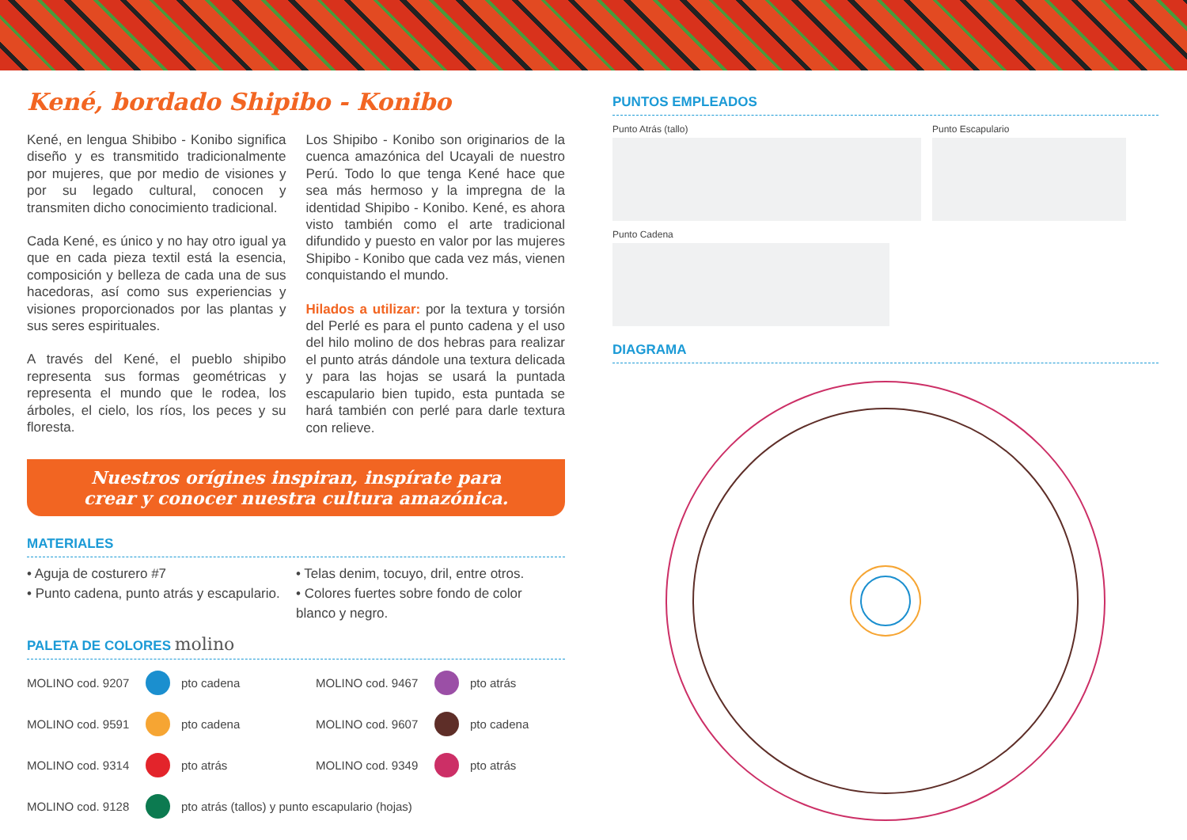Kené, bordado Shipibo - Konibo
Kené, en lengua Shibibo - Konibo significa diseño y es transmitido tradicionalmente por mujeres, que por medio de visiones y por su legado cultural, conocen y transmiten dicho conocimiento tradicional.
Cada Kené, es único y no hay otro igual ya que en cada pieza textil está la esencia, composición y belleza de cada una de sus hacedoras, así como sus experiencias y visiones proporcionados por las plantas y sus seres espirituales.
A través del Kené, el pueblo shipibo representa sus formas geométricas y representa el mundo que le rodea, los árboles, el cielo, los ríos, los peces y su floresta.
Los Shipibo - Konibo son originarios de la cuenca amazónica del Ucayali de nuestro Perú. Todo lo que tenga Kené hace que sea más hermoso y la impregna de la identidad Shipibo - Konibo. Kené, es ahora visto también como el arte tradicional difundido y puesto en valor por las mujeres Shipibo - Konibo que cada vez más, vienen conquistando el mundo.
Hilados a utilizar: por la textura y torsión del Perlé es para el punto cadena y el uso del hilo molino de dos hebras para realizar el punto atrás dándole una textura delicada y para las hojas se usará la puntada escapulario bien tupido, esta puntada se hará también con perlé para darle textura con relieve.
Nuestros orígines inspiran, inspírate para
crear y conocer nuestra cultura amazónica.
MATERIALES
• Aguja de costurero #7
• Punto cadena, punto atrás y escapulario.
• Telas denim, tocuyo, dril, entre otros.
• Colores fuertes sobre fondo de color blanco y negro.
PALETA DE COLORES molino
MOLINO cod. 9207
pto cadena MOLINO cod. 9467
pto atrás MOLINO cod. 9591
pto cadena MOLINO cod. 9607
pto cadena MOLINO cod. 9314
pto atrás MOLINO cod. 9349
pto atrás MOLINO cod. 9128
pto atrás (tallos) y punto escapulario (hojas)
PUNTOS EMPLEADOS
Punto Atrás (tallo) Punto Escapulario
Punto Cadena
DIAGRAMA